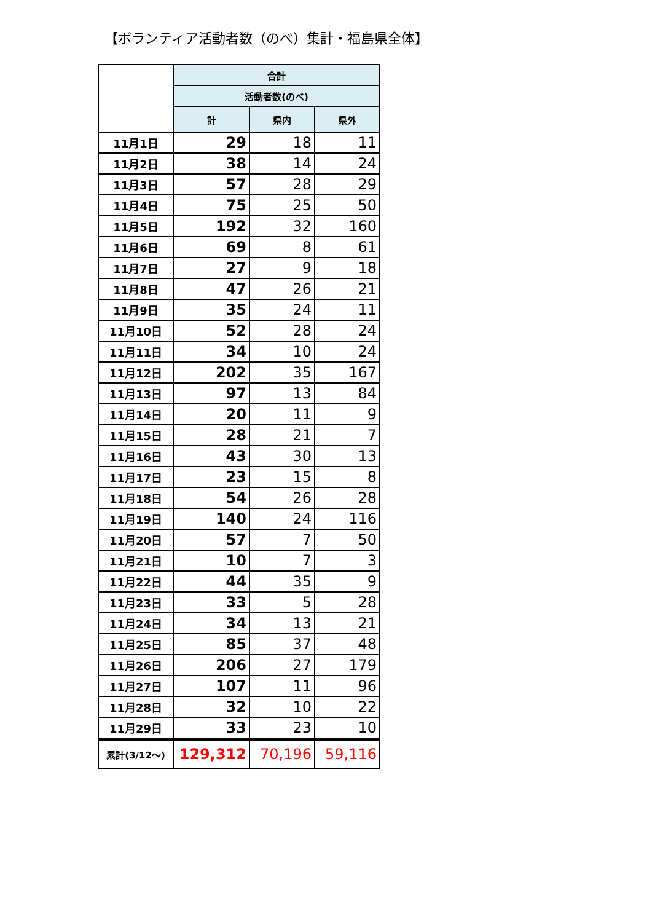【ボランティア活動者数（のべ）集計・福島県全体】
| | 合計 | | |
| --- | --- | --- | --- |
| | 活動者数(のべ) | | |
| | 計 | 県内 | 県外 |
| 11月1日 | 29 | 18 | 11 |
| 11月2日 | 38 | 14 | 24 |
| 11月3日 | 57 | 28 | 29 |
| 11月4日 | 75 | 25 | 50 |
| 11月5日 | 192 | 32 | 160 |
| 11月6日 | 69 | 8 | 61 |
| 11月7日 | 27 | 9 | 18 |
| 11月8日 | 47 | 26 | 21 |
| 11月9日 | 35 | 24 | 11 |
| 11月10日 | 52 | 28 | 24 |
| 11月11日 | 34 | 10 | 24 |
| 11月12日 | 202 | 35 | 167 |
| 11月13日 | 97 | 13 | 84 |
| 11月14日 | 20 | 11 | 9 |
| 11月15日 | 28 | 21 | 7 |
| 11月16日 | 43 | 30 | 13 |
| 11月17日 | 23 | 15 | 8 |
| 11月18日 | 54 | 26 | 28 |
| 11月19日 | 140 | 24 | 116 |
| 11月20日 | 57 | 7 | 50 |
| 11月21日 | 10 | 7 | 3 |
| 11月22日 | 44 | 35 | 9 |
| 11月23日 | 33 | 5 | 28 |
| 11月24日 | 34 | 13 | 21 |
| 11月25日 | 85 | 37 | 48 |
| 11月26日 | 206 | 27 | 179 |
| 11月27日 | 107 | 11 | 96 |
| 11月28日 | 32 | 10 | 22 |
| 11月29日 | 33 | 23 | 10 |
| 累計(3/12～) | 129,312 | 70,196 | 59,116 |